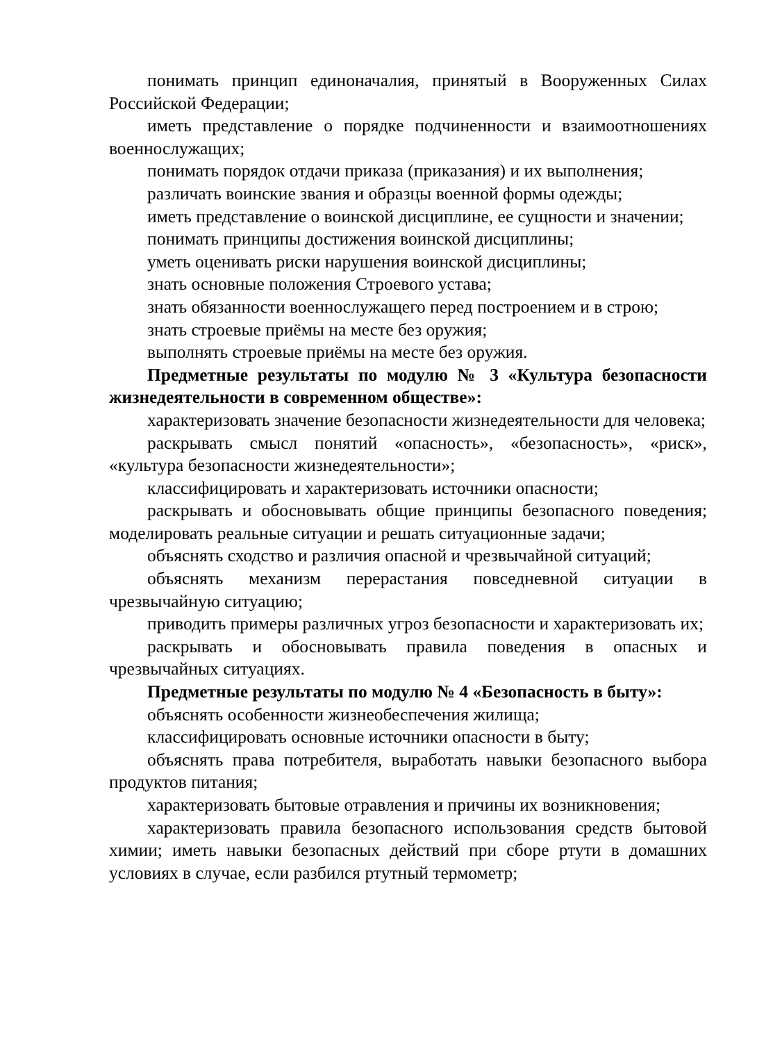понимать принцип единоначалия, принятый в Вооруженных Силах Российской Федерации;
иметь представление о порядке подчиненности и взаимоотношениях военнослужащих;
понимать порядок отдачи приказа (приказания) и их выполнения;
различать воинские звания и образцы военной формы одежды;
иметь представление о воинской дисциплине, ее сущности и значении;
понимать принципы достижения воинской дисциплины;
уметь оценивать риски нарушения воинской дисциплины;
знать основные положения Строевого устава;
знать обязанности военнослужащего перед построением и в строю;
знать строевые приёмы на месте без оружия;
выполнять строевые приёмы на месте без оружия.
Предметные результаты по модулю № 3 «Культура безопасности жизнедеятельности в современном обществе»:
характеризовать значение безопасности жизнедеятельности для человека;
раскрывать смысл понятий «опасность», «безопасность», «риск», «культура безопасности жизнедеятельности»;
классифицировать и характеризовать источники опасности;
раскрывать и обосновывать общие принципы безопасного поведения; моделировать реальные ситуации и решать ситуационные задачи;
объяснять сходство и различия опасной и чрезвычайной ситуаций;
объяснять механизм перерастания повседневной ситуации в чрезвычайную ситуацию;
приводить примеры различных угроз безопасности и характеризовать их;
раскрывать и обосновывать правила поведения в опасных и чрезвычайных ситуациях.
Предметные результаты по модулю № 4 «Безопасность в быту»:
объяснять особенности жизнеобеспечения жилища;
классифицировать основные источники опасности в быту;
объяснять права потребителя, выработать навыки безопасного выбора продуктов питания;
характеризовать бытовые отравления и причины их возникновения;
характеризовать правила безопасного использования средств бытовой химии; иметь навыки безопасных действий при сборе ртути в домашних условиях в случае, если разбился ртутный термометр;